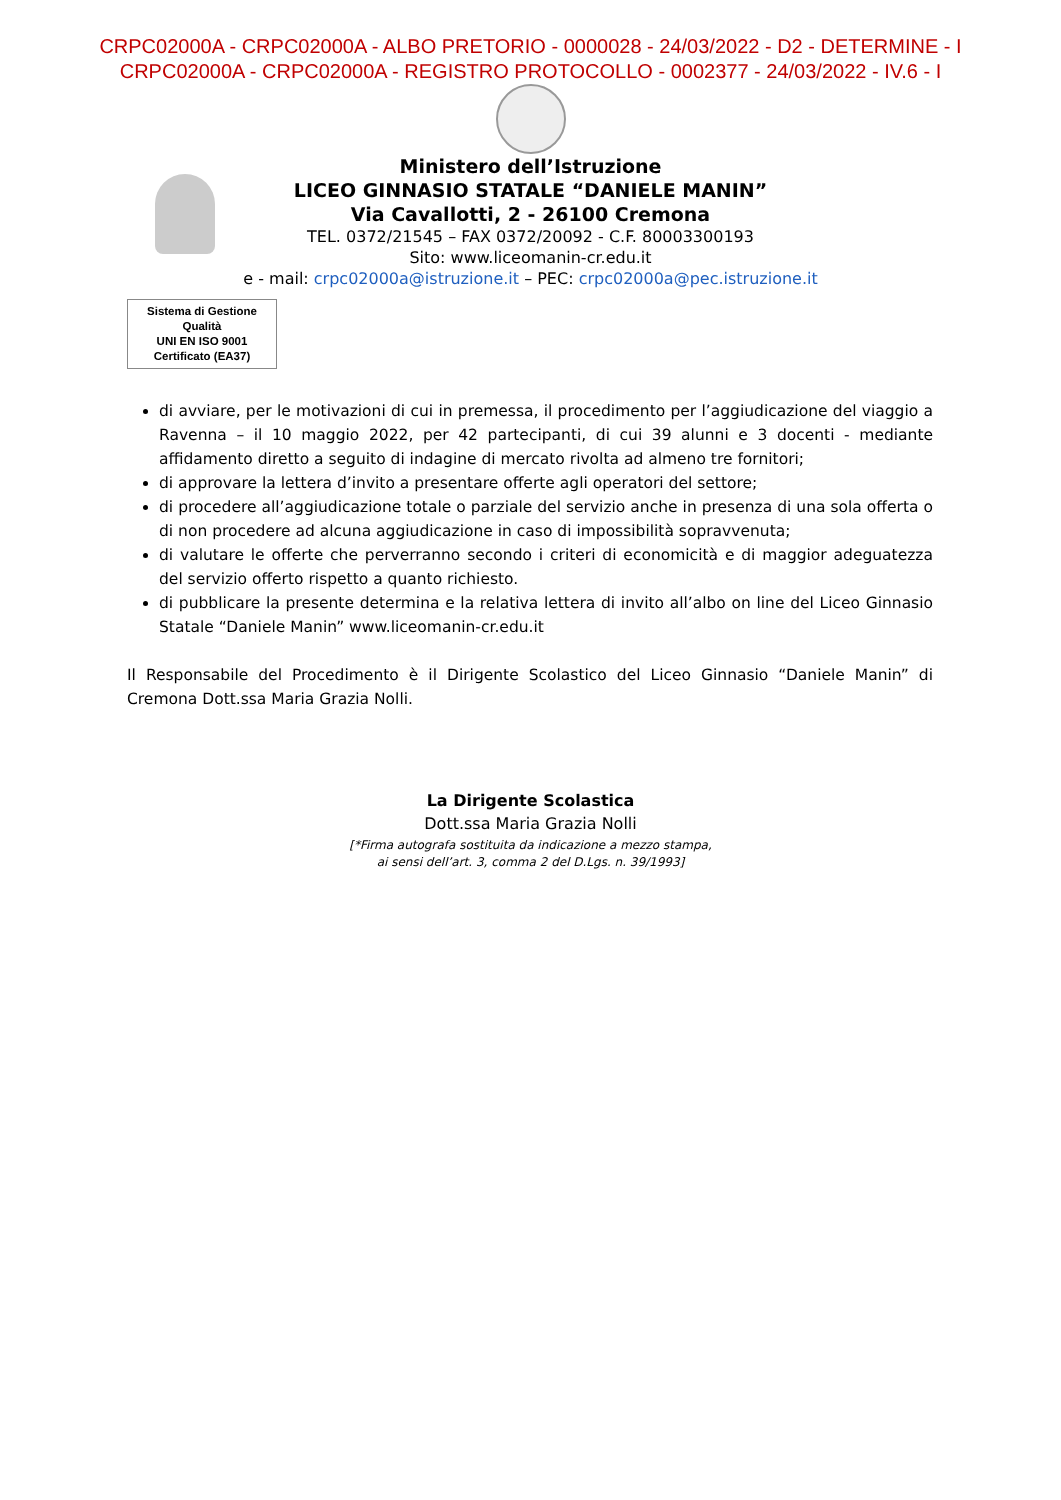CRPC02000A - CRPC02000A - ALBO PRETORIO - 0000028 - 24/03/2022 - D2 - DETERMINE - I
CRPC02000A - CRPC02000A - REGISTRO PROTOCOLLO - 0002377 - 24/03/2022 - IV.6 - I
Ministero dell’Istruzione
LICEO GINNASIO STATALE “DANIELE MANIN”
Via Cavallotti, 2 - 26100 Cremona
TEL. 0372/21545 – FAX 0372/20092 - C.F. 80003300193
Sito: www.liceomanin-cr.edu.it
e - mail: crpc02000a@istruzione.it – PEC: crpc02000a@pec.istruzione.it
Sistema di Gestione Qualità
UNI EN ISO 9001
Certificato (EA37)
di avviare, per le motivazioni di cui in premessa, il procedimento per l’aggiudicazione del viaggio a Ravenna – il 10 maggio 2022, per 42 partecipanti, di cui 39 alunni e 3 docenti - mediante affidamento diretto a seguito di indagine di mercato rivolta ad almeno tre fornitori;
di approvare la lettera d’invito a presentare offerte agli operatori del settore;
di procedere all’aggiudicazione totale o parziale del servizio anche in presenza di una sola offerta o di non procedere ad alcuna aggiudicazione in caso di impossibilità sopravvenuta;
di valutare le offerte che perverranno secondo i criteri di economicità e di maggior adeguatezza del servizio offerto rispetto a quanto richiesto.
di pubblicare la presente determina e la relativa lettera di invito all’albo on line del Liceo Ginnasio Statale “Daniele Manin” www.liceomanin-cr.edu.it
Il Responsabile del Procedimento è il Dirigente Scolastico del Liceo Ginnasio “Daniele Manin” di Cremona Dott.ssa Maria Grazia Nolli.
La Dirigente Scolastica
Dott.ssa Maria Grazia Nolli
[*Firma autografa sostituita da indicazione a mezzo stampa,
ai sensi dell’art. 3, comma 2 del D.Lgs. n. 39/1993]